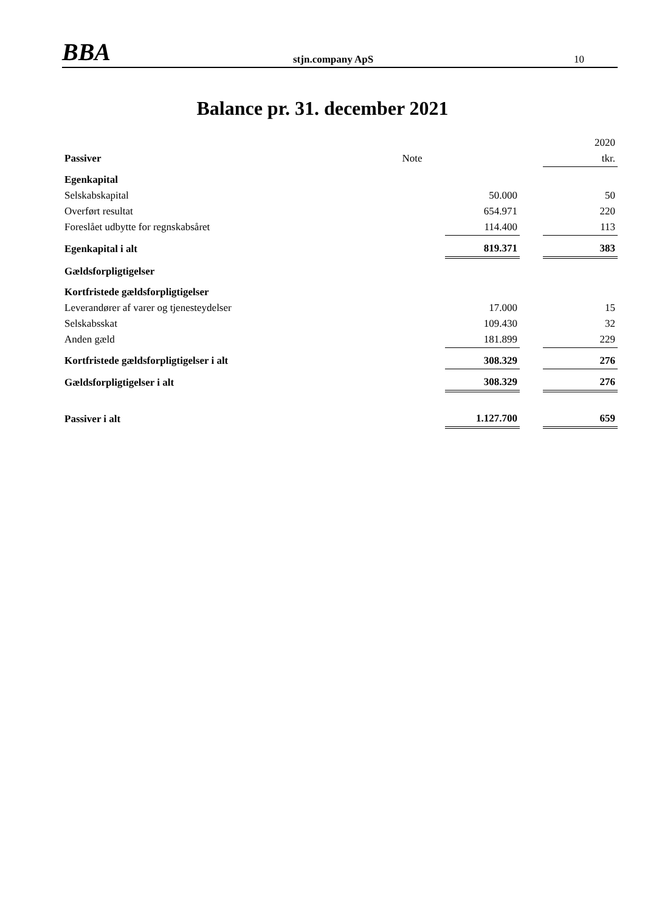BBA stjn.company ApS 10
Balance pr. 31. december 2021
| | | | | 2020 |
| Passiver | Note | | | tkr. |
| Egenkapital | | | | |
| Selskabskapital | | 50.000 | | 50 |
| Overført resultat | | 654.971 | | 220 |
| Foreslået udbytte for regnskabsåret | | 114.400 | | 113 |
| Egenkapital i alt | | 819.371 | | 383 |
| Gældsforpligtigelser | | | | |
| Kortfristede gældsforpligtigelser | | | | |
| Leverandører af varer og tjenesteydelser | | 17.000 | | 15 |
| Selskabsskat | | 109.430 | | 32 |
| Anden gæld | | 181.899 | | 229 |
| Kortfristede gældsforpligtigelser i alt | | 308.329 | | 276 |
| Gældsforpligtigelser i alt | | 308.329 | | 276 |
| Passiver i alt | | 1.127.700 | | 659 |